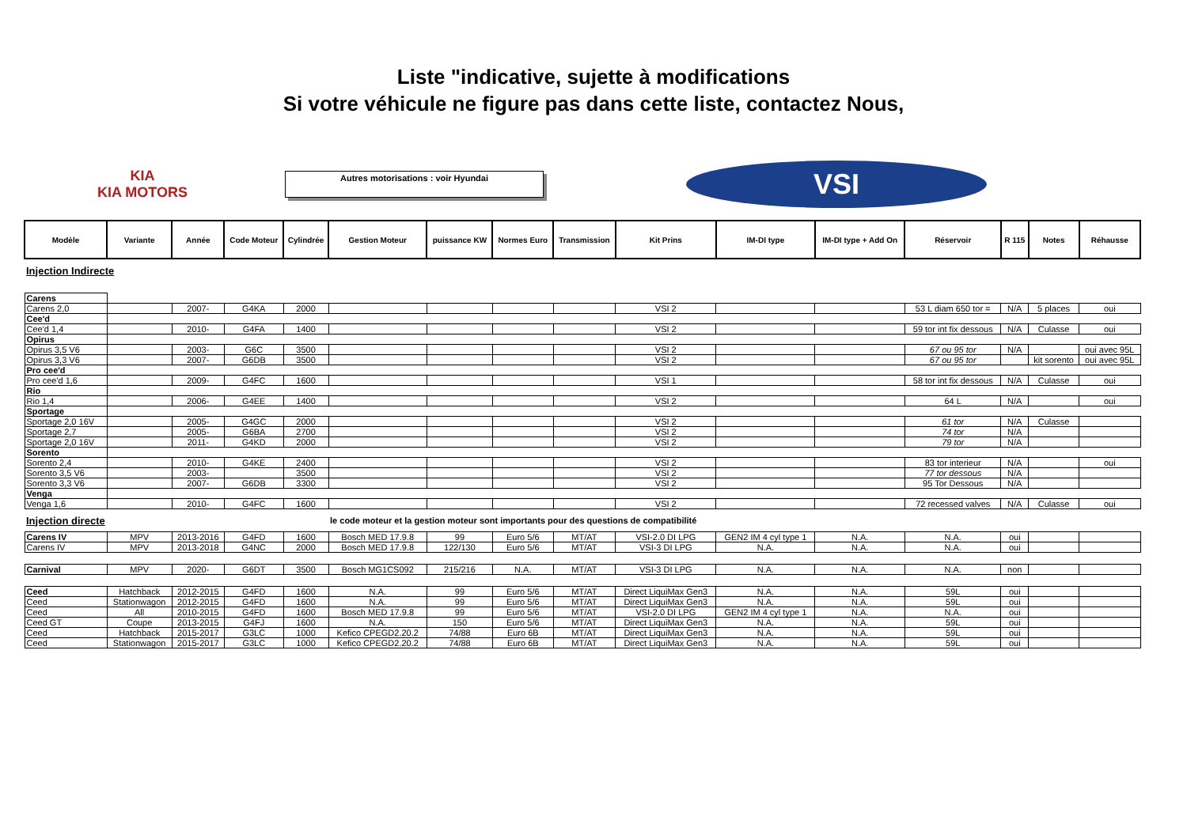Liste "indicative, sujette à modifications
Si votre véhicule ne figure pas dans cette liste, contactez Nous,
KIA
KIA MOTORS
Autres motorisations : voir Hyundai
VSI
| Modèle | Variante | Année | Code Moteur | Cylindrée | Gestion Moteur | puissance KW | Normes Euro | Transmission | Kit Prins | IM-DI type | IM-DI type + Add On | Réservoir | R 115 | Notes | Réhausse |
| --- | --- | --- | --- | --- | --- | --- | --- | --- | --- | --- | --- | --- | --- | --- | --- |
| Injection Indirecte | | | | | | | | | | | | | | | |
| Carens | | | | | | | | | | | | | | | |
| Carens 2,0 | | 2007- | G4KA | 2000 | | | | | VSI 2 | | | 53 L diam 650 tor = | N/A | 5 places | oui |
| Cee'd | | | | | | | | | | | | | | | |
| Cee'd 1,4 | | 2010- | G4FA | 1400 | | | | | VSI 2 | | | 59 tor int fix dessous | N/A | Culasse | oui |
| Opirus | | | | | | | | | | | | | | | |
| Opirus 3,5 V6 | | 2003- | G6C | 3500 | | | | | VSI 2 | | | 67 ou 95 tor | N/A | | oui avec 95L |
| Opirus 3,3 V6 | | 2007- | G6DB | 3500 | | | | | VSI 2 | | | 67 ou 95 tor | | kit sorento | oui avec 95L |
| Pro cee'd | | | | | | | | | | | | | | | |
| Pro cee'd 1,6 | | 2009- | G4FC | 1600 | | | | | VSI 1 | | | 58 tor int fix dessous | N/A | Culasse | oui |
| Rio | | | | | | | | | | | | | | | |
| Rio 1,4 | | 2006- | G4EE | 1400 | | | | | VSI 2 | | | 64 L | N/A | | oui |
| Sportage | | | | | | | | | | | | | | | |
| Sportage 2,0 16V | | 2005- | G4GC | 2000 | | | | | VSI 2 | | | 61 tor | N/A | Culasse | |
| Sportage 2,7 | | 2005- | G6BA | 2700 | | | | | VSI 2 | | | 74 tor | N/A | | |
| Sportage 2,0 16V | | 2011- | G4KD | 2000 | | | | | VSI 2 | | | 79 tor | N/A | | |
| Sorento | | | | | | | | | | | | | | | |
| Sorento 2,4 | | 2010- | G4KE | 2400 | | | | | VSI 2 | | | 83 tor interieur | N/A | | oui |
| Sorento 3,5 V6 | | 2003- | | 3500 | | | | | VSI 2 | | | 77 tor dessous | N/A | | |
| Sorento 3,3 V6 | | 2007- | G6DB | 3300 | | | | | VSI 2 | | | 95 Tor Dessous | N/A | | |
| Venga | | | | | | | | | | | | | | | |
| Venga 1,6 | | 2010- | G4FC | 1600 | | | | | VSI 2 | | | 72 recessed valves | N/A | Culasse | oui |
| Injection directe | | | | | le code moteur et la gestion moteur sont importants pour des questions de compatibilité | | | | | | | | | | |
| Carens IV | MPV | 2013-2016 | G4FD | 1600 | Bosch MED 17.9.8 | 99 | Euro 5/6 | MT/AT | VSI-2.0 DI LPG | GEN2 IM 4 cyl type 1 | N.A. | N.A. | oui | | |
| Carens IV | MPV | 2013-2018 | G4NC | 2000 | Bosch MED 17.9.8 | 122/130 | Euro 5/6 | MT/AT | VSI-3 DI LPG | N.A. | N.A. | N.A. | oui | | |
| Carnival | MPV | 2020- | G6DT | 3500 | Bosch MG1CS092 | 215/216 | N.A. | MT/AT | VSI-3 DI LPG | N.A. | N.A. | N.A. | non | | |
| Ceed | Hatchback | 2012-2015 | G4FD | 1600 | N.A. | 99 | Euro 5/6 | MT/AT | Direct LiquiMax Gen3 | N.A. | N.A. | 59L | oui | | |
| Ceed | Stationwagon | 2012-2015 | G4FD | 1600 | N.A. | 99 | Euro 5/6 | MT/AT | Direct LiquiMax Gen3 | N.A. | N.A. | 59L | oui | | |
| Ceed | All | 2010-2015 | G4FD | 1600 | Bosch MED 17.9.8 | 99 | Euro 5/6 | MT/AT | VSI-2.0 DI LPG | GEN2 IM 4 cyl type 1 | N.A. | N.A. | oui | | |
| Ceed GT | Coupe | 2013-2015 | G4FJ | 1600 | N.A. | 150 | Euro 5/6 | MT/AT | Direct LiquiMax Gen3 | N.A. | N.A. | 59L | oui | | |
| Ceed | Hatchback | 2015-2017 | G3LC | 1000 | Kefico CPEGD2.20.2 | 74/88 | Euro 6B | MT/AT | Direct LiquiMax Gen3 | N.A. | N.A. | 59L | oui | | |
| Ceed | Stationwagon | 2015-2017 | G3LC | 1000 | Kefico CPEGD2.20.2 | 74/88 | Euro 6B | MT/AT | Direct LiquiMax Gen3 | N.A. | N.A. | 59L | oui | | |